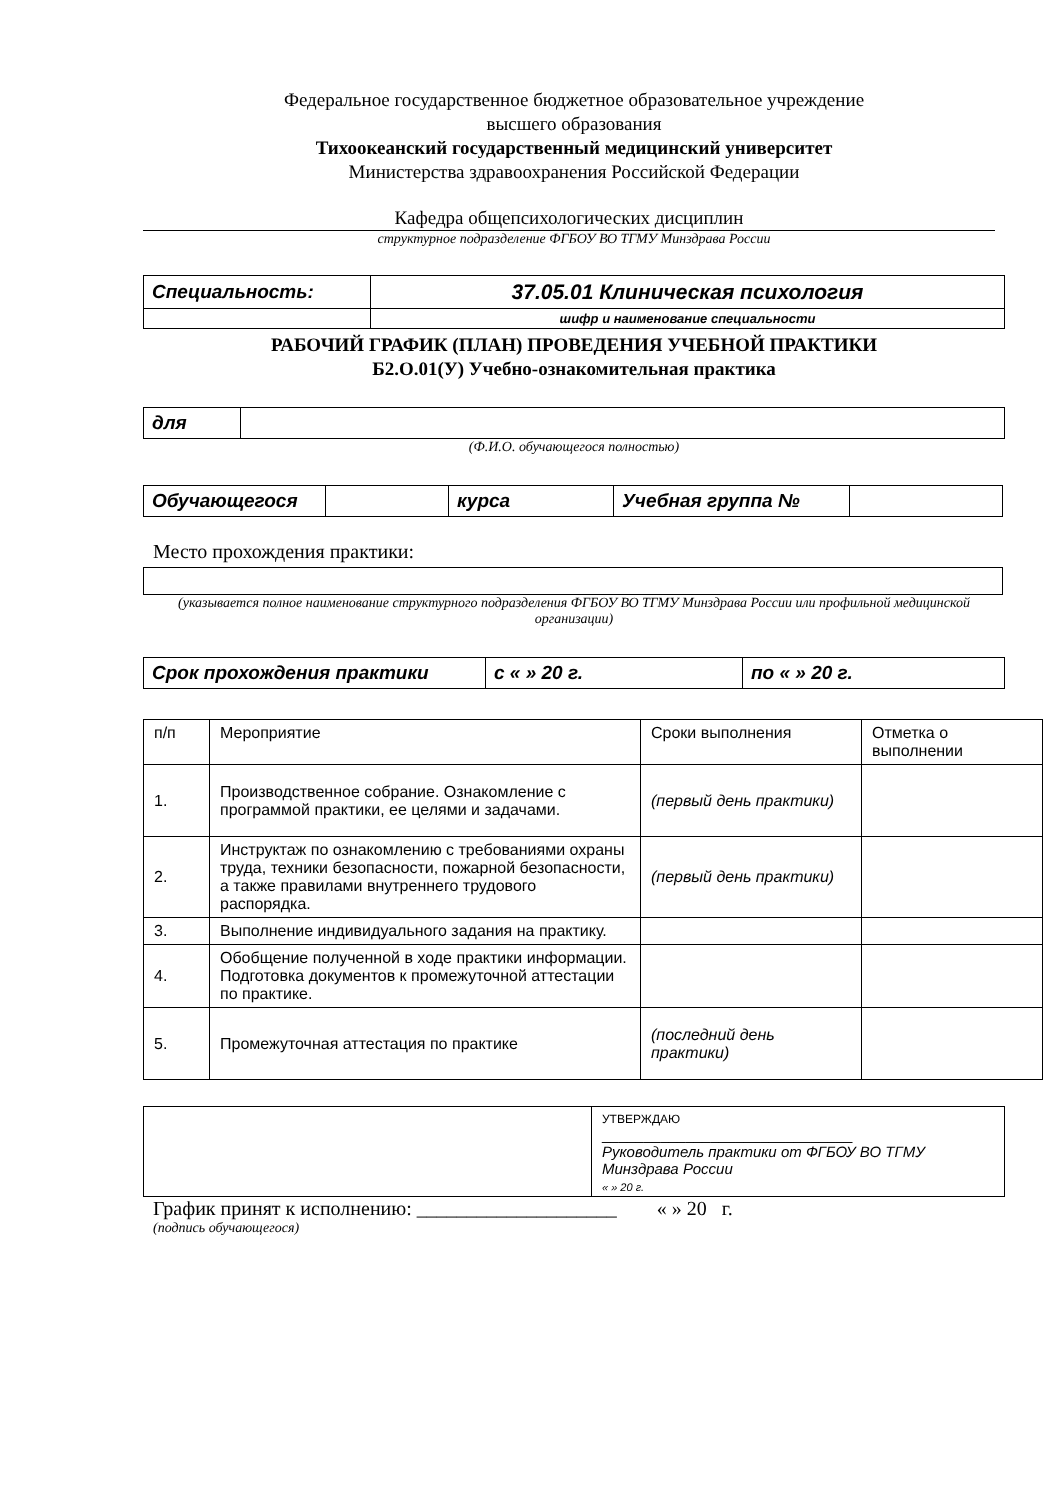Федеральное государственное бюджетное образовательное учреждение
высшего образования
Тихоокеанский государственный медицинский университет
Министерства здравоохранения Российской Федерации
Кафедра общепсихологических дисциплин
структурное подразделение ФГБОУ ВО ТГМУ Минздрава России
| Специальность: | 37.05.01 Клиническая психология |
| | шифр и наименование специальности |
РАБОЧИЙ ГРАФИК (ПЛАН) ПРОВЕДЕНИЯ УЧЕБНОЙ ПРАКТИКИ
Б2.О.01(У) Учебно-ознакомительная практика
| для | |
(Ф.И.О. обучающегося полностью)
| Обучающегося | | курса | Учебная группа № | |
Место прохождения практики:
(указывается полное наименование структурного подразделения ФГБОУ ВО ТГМУ Минздрава России или профильной медицинской организации)
| Срок прохождения практики | с « » 20 г. | по « » 20 г. |
| п/п | Мероприятие | Сроки выполнения | Отметка о выполнении |
| --- | --- | --- | --- |
| 1. | Производственное собрание. Ознакомление с программой практики, ее целями и задачами. | (первый день практики) | |
| 2. | Инструктаж по ознакомлению с требованиями охраны труда, техники безопасности, пожарной безопасности, а также правилами внутреннего трудового распорядка. | (первый день практики) | |
| 3. | Выполнение индивидуального задания на практику. | | |
| 4. | Обобщение полученной в ходе практики информации. Подготовка документов к промежуточной аттестации по практике. | | |
| 5. | Промежуточная аттестация по практике | (последний день практики) | |
| | УТВЕРЖДАЮ ______________________________ Руководитель практики от ФГБОУ ВО ТГМУ Минздрава России « » 20 г. |
График принят к исполнению: ____________________ « » 20 г.
(подпись обучающегося)